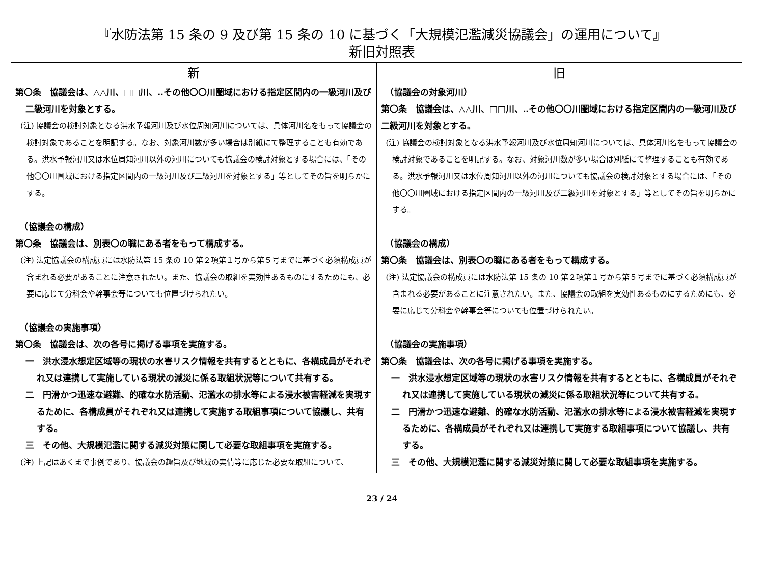『水防法第 15 条の 9 及び第 15 条の 10 に基づく「大規模氾濫減災協議会」の運用について』
新旧対照表
| 新 | 旧 |
| --- | --- |
| 第〇条 協議会は、△△川、□□川、‥その他〇〇川圏域における指定区間内の一級河川及び二級河川を対象とする。 (注) 協議会の検討対象となる洪水予報河川及び水位周知河川については、具体河川名をもって協議会の検討対象であることを明記する。なお、対象河川数が多い場合は別紙にて整理することも有効である。洪水予報河川又は水位周知河川以外の河川についても協議会の検討対象とする場合には、「その他〇〇川圏域における指定区間内の一級河川及び二級河川を対象とする」等としてその旨を明らかにする。 （協議会の構成） 第〇条 協議会は、別表〇の職にある者をもって構成する。 (注) 法定協議会の構成員には水防法第 15 条の 10 第２項第１号から第５号までに基づく必須構成員が含まれる必要があることに注意されたい。また、協議会の取組を実効性あるものにするためにも、必要に応じて分科会や幹事会等についても位置づけられたい。 （協議会の実施事項） 第〇条 協議会は、次の各号に掲げる事項を実施する。 一 洪水浸水想定区域等の現状の水害リスク情報を共有するとともに、各構成員がそれぞれ又は連携して実施している現状の減災に係る取組状況等について共有する。 二 円滑かつ迅速な避難、的確な水防活動、氾濫水の排水等による浸水被害軽減を実現するために、各構成員がそれぞれ又は連携して実施する取組事項について協議し、共有する。 三 その他、大規模氾濫に関する減災対策に関して必要な取組事項を実施する。 (注) 上記はあくまで事例であり、協議会の趣旨及び地域の実情等に応じた必要な取組について、 | （協議会の対象河川） 第〇条 協議会は、△△川、□□川、‥その他〇〇川圏域における指定区間内の一級河川及び二級河川を対象とする。 (注) 協議会の検討対象となる洪水予報河川及び水位周知河川については、具体河川名をもって協議会の検討対象であることを明記する。なお、対象河川数が多い場合は別紙にて整理することも有効である。洪水予報河川又は水位周知河川以外の河川についても協議会の検討対象とする場合には、「その他〇〇川圏域における指定区間内の一級河川及び二級河川を対象とする」等としてその旨を明らかにする。 （協議会の構成） 第〇条 協議会は、別表〇の職にある者をもって構成する。 (注) 法定協議会の構成員には水防法第 15 条の 10 第２項第１号から第５号までに基づく必須構成員が含まれる必要があることに注意されたい。また、協議会の取組を実効性あるものにするためにも、必要に応じて分科会や幹事会等についても位置づけられたい。 （協議会の実施事項） 第〇条 協議会は、次の各号に掲げる事項を実施する。 一 洪水浸水想定区域等の現状の水害リスク情報を共有するとともに、各構成員がそれぞれ又は連携して実施している現状の減災に係る取組状況等について共有する。 二 円滑かつ迅速な避難、的確な水防活動、氾濫水の排水等による浸水被害軽減を実現するために、各構成員がそれぞれ又は連携して実施する取組事項について協議し、共有する。 三 その他、大規模氾濫に関する減災対策に関して必要な取組事項を実施する。 |
23 / 24